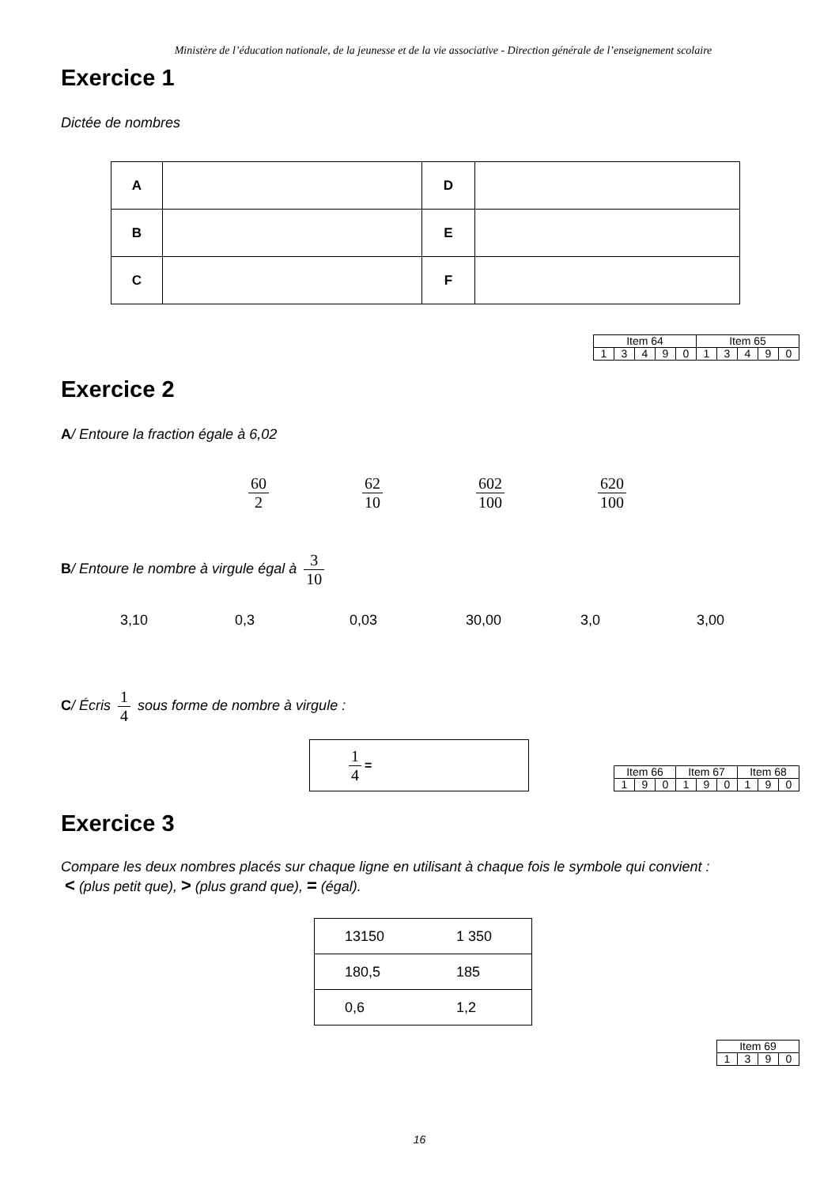Ministère de l’éducation nationale, de la jeunesse et de la vie associative - Direction générale de l’enseignement scolaire
Exercice 1
Dictée de nombres
| A | | D | |
| B | | E | |
| C | | F | |
| Item 64 | | | | | Item 65 | | | | |
| 1 | 3 | 4 | 9 | 0 | 1 | 3 | 4 | 9 | 0 |
Exercice 2
A/ Entoure la fraction égale à 6,02
60 2 62 10 602 100 620 100
B/ Entoure le nombre à virgule égal à 3 10
3,10 0,3 0,03 30,00 3,0 3,00
C/ Écris 1 4 sous forme de nombre à virgule :
1 4 =
| Item 66 | | | Item 67 | | | Item 68 | | |
| 1 | 9 | 0 | 1 | 9 | 0 | 1 | 9 | 0 |
Exercice 3
Compare les deux nombres placés sur chaque ligne en utilisant à chaque fois le symbole qui convient :
< (plus petit que), > (plus grand que), = (égal).
| 13150 | 1 350 |
| 180,5 | 185 |
| 0,6 | 1,2 |
| Item 69 | | | |
| 1 | 3 | 9 | 0 |
16